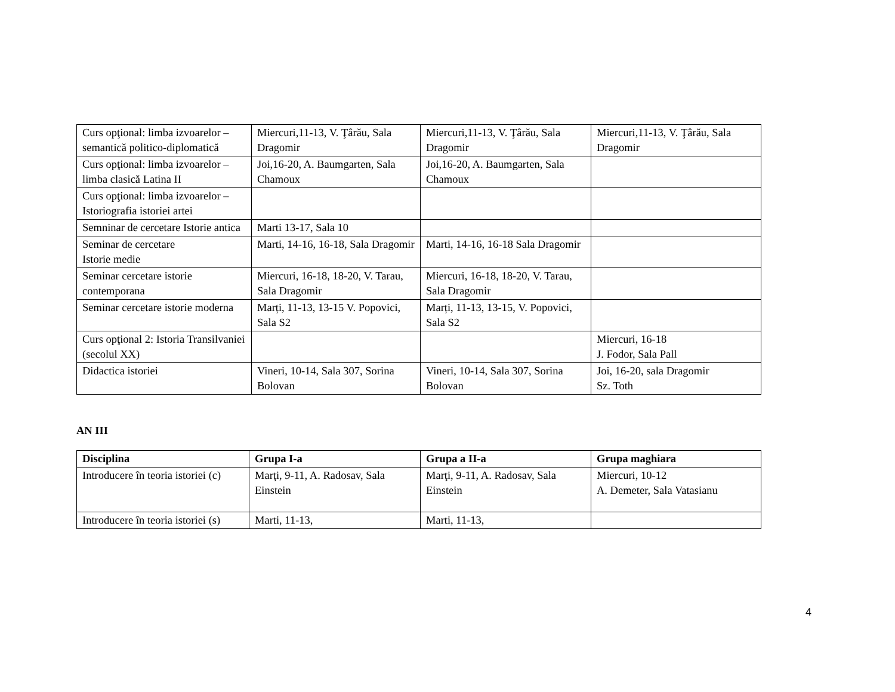| Curs opţional: limba izvoarelor – semantică politico-diplomatică | Miercuri,11-13, V. Ţârău, Sala Dragomir | Miercuri,11-13, V. Ţârău, Sala Dragomir | Miercuri,11-13, V. Ţârău, Sala Dragomir |
| Curs opţional: limba izvoarelor – limba clasică Latina II | Joi,16-20, A. Baumgarten, Sala Chamoux | Joi,16-20, A. Baumgarten, Sala Chamoux | |
| Curs opţional: limba izvoarelor – Istoriografia istoriei artei | | | |
| Semninar de cercetare Istorie antica | Marti 13-17, Sala 10 | | |
| Seminar de cercetare Istorie medie | Marti, 14-16, 16-18, Sala Dragomir | Marti, 14-16, 16-18 Sala Dragomir | |
| Seminar cercetare istorie contemporana | Miercuri, 16-18, 18-20, V. Tarau, Sala Dragomir | Miercuri, 16-18, 18-20, V. Tarau, Sala Dragomir | |
| Seminar cercetare istorie moderna | Marți, 11-13, 13-15 V. Popovici, Sala S2 | Marți, 11-13, 13-15, V. Popovici, Sala S2 | |
| Curs opţional 2: Istoria Transilvaniei (secolul XX) | | | Miercuri, 16-18 J. Fodor, Sala Pall |
| Didactica istoriei | Vineri, 10-14, Sala 307, Sorina Bolovan | Vineri, 10-14, Sala 307, Sorina Bolovan | Joi, 16-20, sala Dragomir Sz. Toth |
AN III
| Disciplina | Grupa I-a | Grupa a II-a | Grupa maghiara |
| --- | --- | --- | --- |
| Introducere în teoria istoriei (c) | Marţi, 9-11, A. Radosav, Sala Einstein | Marţi, 9-11, A. Radosav, Sala Einstein | Miercuri, 10-12 A. Demeter, Sala Vatasianu |
| Introducere în teoria istoriei (s) | Marti, 11-13, | Marti, 11-13, | |
4